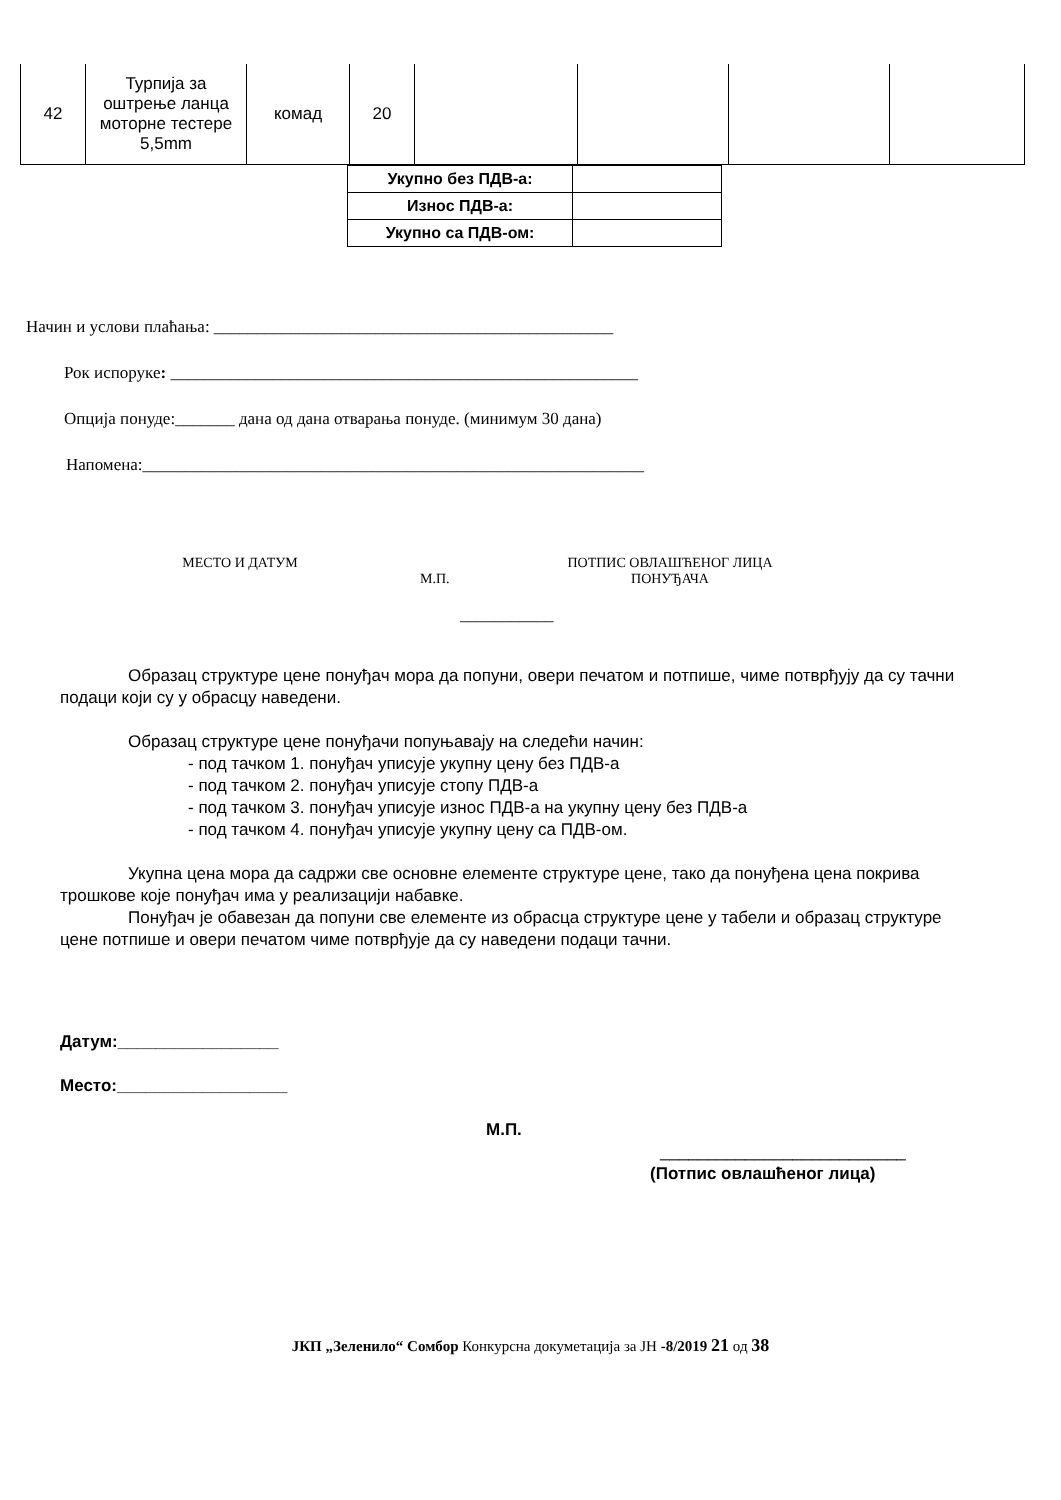| 42 | Турпија за оштрење ланца моторне тестере 5,5mm | комад | 20 | | | | |
| Укупно без ПДВ-а: | |
| Износ ПДВ-а: | |
| Укупно са ПДВ-ом: | |
Начин и услови плаћања: _______________________________________________
Рок испоруке: _______________________________________________________
Опција понуде:_______ дана од дана отварања понуде. (минимум 30 дана)
Напомена:___________________________________________________________
МЕСТО И ДАТУМ
М.П.
ПОТПИС ОВЛАШЋЕНОГ ЛИЦА
ПОНУЂАЧА
___________
Образац структуре цене понуђач мора да попуни, овери печатом и потпише, чиме потврђују да су тачни подаци који су у обрасцу наведени.
Образац структуре цене понуђачи попуњавају на следећи начин:
- под тачком 1. понуђач уписује укупну цену без ПДВ-а
- под тачком 2. понуђач уписује стопу ПДВ-а
- под тачком 3. понуђач уписује износ ПДВ-а на укупну цену без ПДВ-а
- под тачком 4. понуђач уписује укупну цену са ПДВ-ом.
Укупна цена мора да садржи све основне елементе структуре цене, тако да понуђена цена покрива трошкове које понуђач има у реализацији набавке.
Понуђач је обавезан да попуни све елементе из обрасца структуре цене у табели и образац структуре цене потпише и овери печатом чиме потврђује да су наведени подаци тачни.
Датум:_________________
Место:__________________
М.П.
__________________________
(Потпис овлашћеног лица)
ЈКП „Зеленило“ Сомбор Конкурсна докуметација за ЈН -8/2019 21 од 38